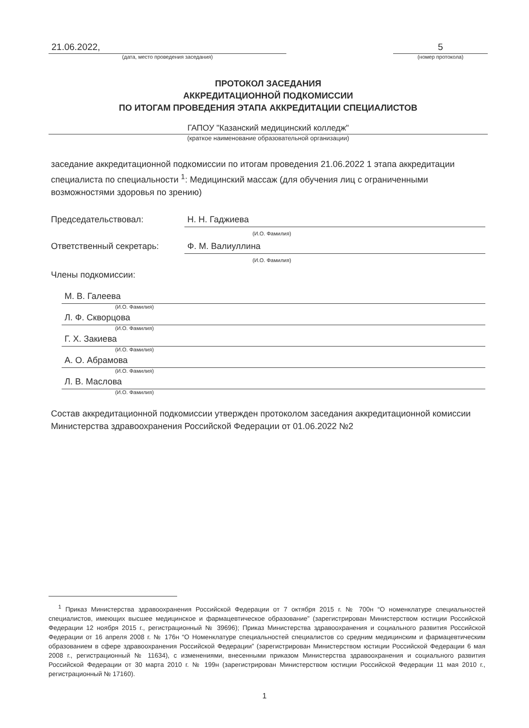21.06.2022,
(дата, место проведения заседания)
5
(номер протокола)
ПРОТОКОЛ ЗАСЕДАНИЯ
АККРЕДИТАЦИОННОЙ ПОДКОМИССИИ
ПО ИТОГАМ ПРОВЕДЕНИЯ ЭТАПА АККРЕДИТАЦИИ СПЕЦИАЛИСТОВ
ГАПОУ "Казанский медицинский колледж"
(краткое наименование образовательной организации)
заседание аккредитационной подкомиссии по итогам проведения 21.06.2022 1 этапа аккредитации специалиста по специальности <sup>1</sup>: Медицинский массаж (для обучения лиц с ограниченными возможностями здоровья по зрению)
Председательствовал: Н. Н. Гаджиева
(И.О. Фамилия)
Ответственный секретарь: Ф. М. Валиуллина
(И.О. Фамилия)
Члены подкомиссии:
М. В. Галеева
(И.О. Фамилия)
Л. Ф. Скворцова
(И.О. Фамилия)
Г. Х. Закиева
(И.О. Фамилия)
А. О. Абрамова
(И.О. Фамилия)
Л. В. Маслова
(И.О. Фамилия)
Состав аккредитационной подкомиссии утвержден протоколом заседания аккредитационной комиссии Министерства здравоохранения Российской Федерации от 01.06.2022 №2
<sup>1</sup> Приказ Министерства здравоохранения Российской Федерации от 7 октября 2015 г. № 700н “О номенклатуре специальностей специалистов, имеющих высшее медицинское и фармацевтическое образование” (зарегистрирован Министерством юстиции Российской Федерации 12 ноября 2015 г., регистрационный № 39696); Приказ Министерства здравоохранения и социального развития Российской Федерации от 16 апреля 2008 г. № 176н “О Номенклатуре специальностей специалистов со средним медицинским и фармацевтическим образованием в сфере здравоохранения Российской Федерации” (зарегистрирован Министерством юстиции Российской Федерации 6 мая 2008 г., регистрационный № 11634), с изменениями, внесенными приказом Министерства здравоохранения и социального развития Российской Федерации от 30 марта 2010 г. № 199н (зарегистрирован Министерством юстиции Российской Федерации 11 мая 2010 г., регистрационный № 17160).
1